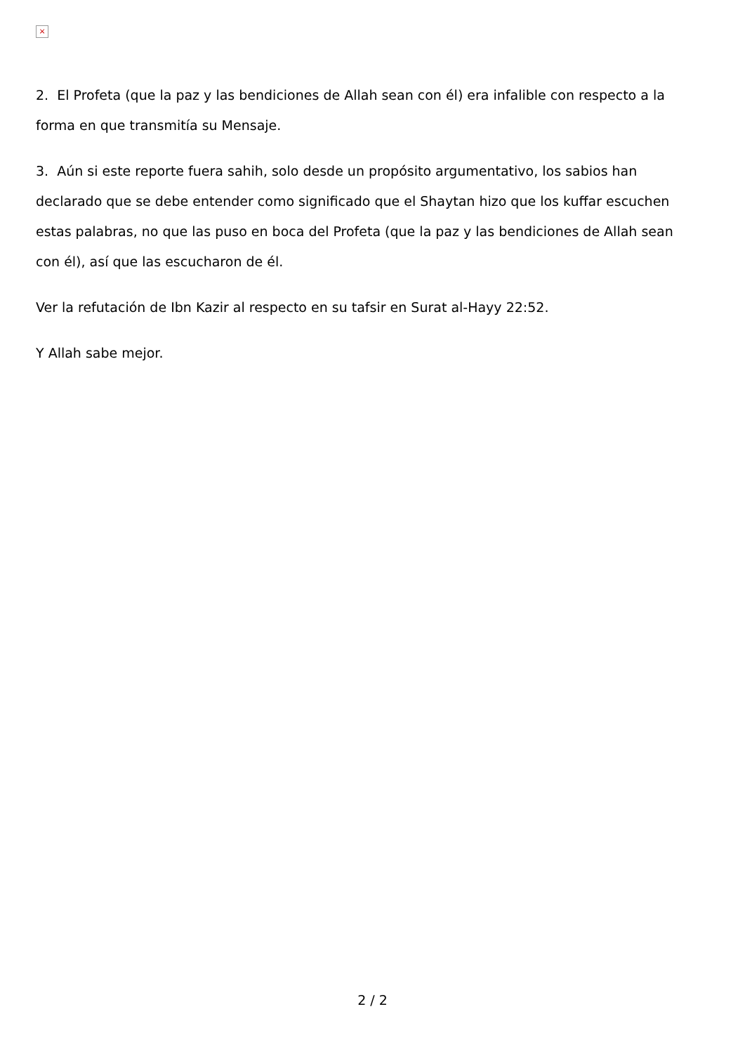×
2. El Profeta (que la paz y las bendiciones de Allah sean con él) era infalible con respecto a la forma en que transmitía su Mensaje.
3. Aún si este reporte fuera sahih, solo desde un propósito argumentativo, los sabios han declarado que se debe entender como significado que el Shaytan hizo que los kuffar escuchen estas palabras, no que las puso en boca del Profeta (que la paz y las bendiciones de Allah sean con él), así que las escucharon de él.
Ver la refutación de Ibn Kazir al respecto en su tafsir en Surat al-Hayy 22:52.
Y Allah sabe mejor.
2 / 2